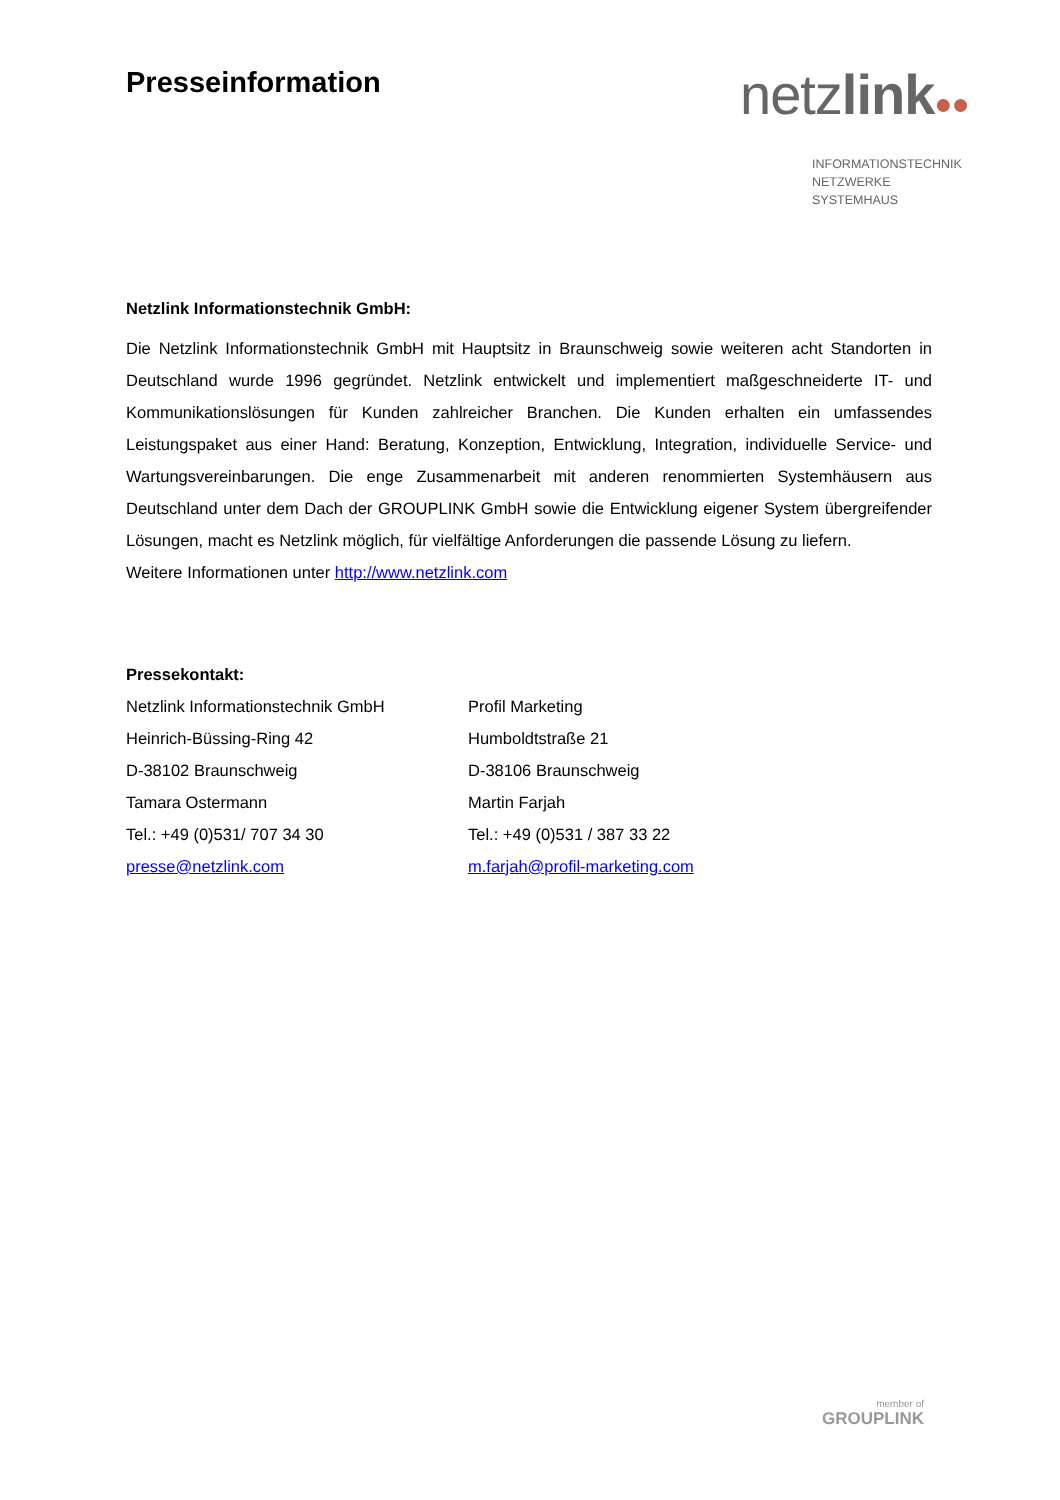Presseinformation
netzlink●●
INFORMATIONSTECHNIK
NETZWERKE
SYSTEMHAUS
Netzlink Informationstechnik GmbH:
Die Netzlink Informationstechnik GmbH mit Hauptsitz in Braunschweig sowie weiteren acht Standorten in Deutschland wurde 1996 gegründet. Netzlink entwickelt und implementiert maßgeschneiderte IT- und Kommunikationslösungen für Kunden zahlreicher Branchen. Die Kunden erhalten ein umfassendes Leistungspaket aus einer Hand: Beratung, Konzeption, Entwicklung, Integration, individuelle Service- und Wartungsvereinbarungen. Die enge Zusammenarbeit mit anderen renommierten Systemhäusern aus Deutschland unter dem Dach der GROUPLINK GmbH sowie die Entwicklung eigener System übergreifender Lösungen, macht es Netzlink möglich, für vielfältige Anforderungen die passende Lösung zu liefern.
Weitere Informationen unter http://www.netzlink.com
Pressekontakt:
Netzlink Informationstechnik GmbH
Heinrich-Büssing-Ring 42
D-38102 Braunschweig
Tamara Ostermann
Tel.: +49 (0)531/ 707 34 30
presse@netzlink.com
Profil Marketing
Humboldtstraße 21
D-38106 Braunschweig
Martin Farjah
Tel.: +49 (0)531 / 387 33 22
m.farjah@profil-marketing.com
member of
GROUPLINK